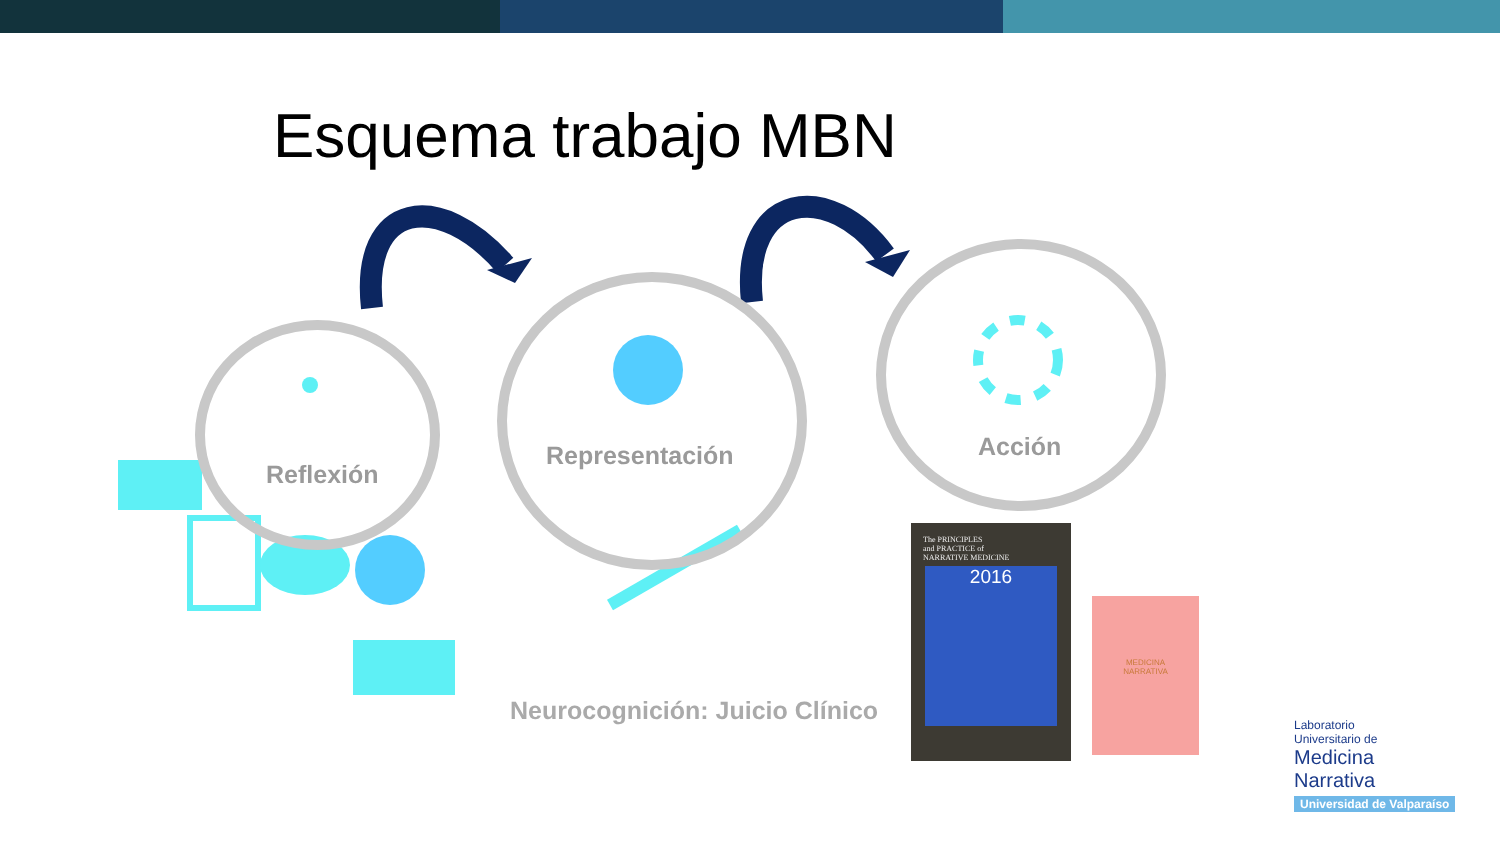Esquema trabajo MBN
Reflexión
Representación Acción
Neurocognición: Juicio Clínico
The PRINCIPLES
and PRACTICE of
NARRATIVE MEDICINE
2016
MEDICINA
NARRATIVA
Laboratorio
Universitario de
Medicina
Narrativa
Universidad de Valparaíso